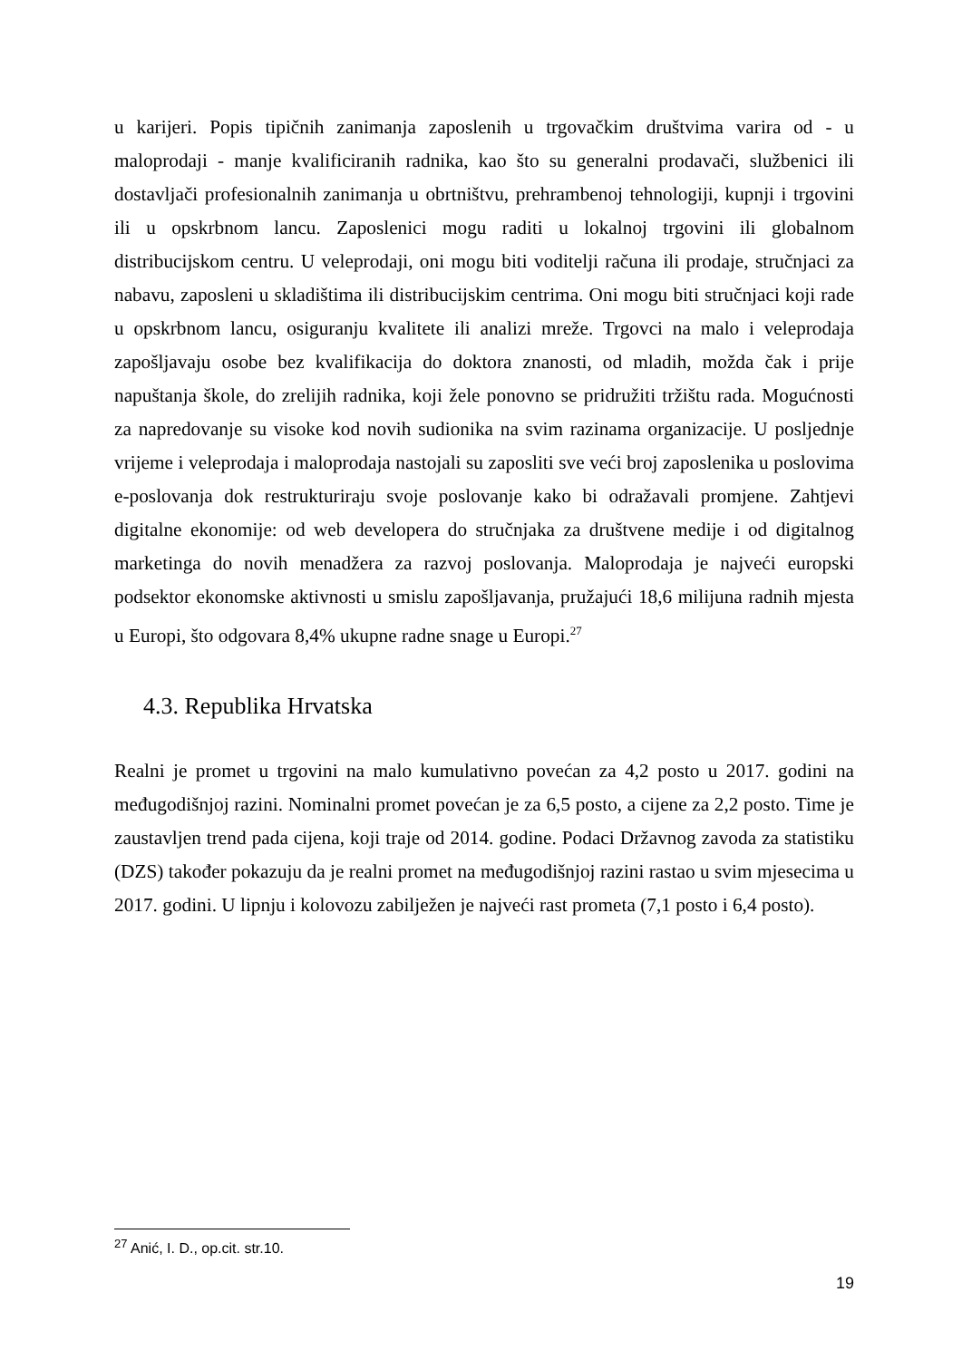u karijeri. Popis tipičnih zanimanja zaposlenih u trgovačkim društvima varira od - u maloprodaji - manje kvalificiranih radnika, kao što su generalni prodavači, službenici ili dostavljači profesionalnih zanimanja u obrtništvu, prehrambenoj tehnologiji, kupnji i trgovini ili u opskrbnom lancu. Zaposlenici mogu raditi u lokalnoj trgovini ili globalnom distribucijskom centru. U veleprodaji, oni mogu biti voditelji računa ili prodaje, stručnjaci za nabavu, zaposleni u skladištima ili distribucijskim centrima. Oni mogu biti stručnjaci koji rade u opskrbnom lancu, osiguranju kvalitete ili analizi mreže. Trgovci na malo i veleprodaja zapošljavaju osobe bez kvalifikacija do doktora znanosti, od mladih, možda čak i prije napuštanja škole, do zrelijih radnika, koji žele ponovno se pridružiti tržištu rada. Mogućnosti za napredovanje su visoke kod novih sudionika na svim razinama organizacije. U posljednje vrijeme i veleprodaja i maloprodaja nastojali su zaposliti sve veći broj zaposlenika u poslovima e-poslovanja dok restrukturiraju svoje poslovanje kako bi odražavali promjene. Zahtjevi digitalne ekonomije: od web developera do stručnjaka za društvene medije i od digitalnog marketinga do novih menadžera za razvoj poslovanja. Maloprodaja je najveći europski podsektor ekonomske aktivnosti u smislu zapošljavanja, pružajući 18,6 milijuna radnih mjesta u Europi, što odgovara 8,4% ukupne radne snage u Europi.<sup>27</sup>
4.3. Republika Hrvatska
Realni je promet u trgovini na malo kumulativno povećan za 4,2 posto u 2017. godini na međugodišnjoj razini. Nominalni promet povećan je za 6,5 posto, a cijene za 2,2 posto. Time je zaustavljen trend pada cijena, koji traje od 2014. godine. Podaci Državnog zavoda za statistiku (DZS) također pokazuju da je realni promet na međugodišnjoj razini rastao u svim mjesecima u 2017. godini. U lipnju i kolovozu zabilježen je najveći rast prometa (7,1 posto i 6,4 posto).
<sup>27</sup> Anić, I. D., op.cit. str.10.
19